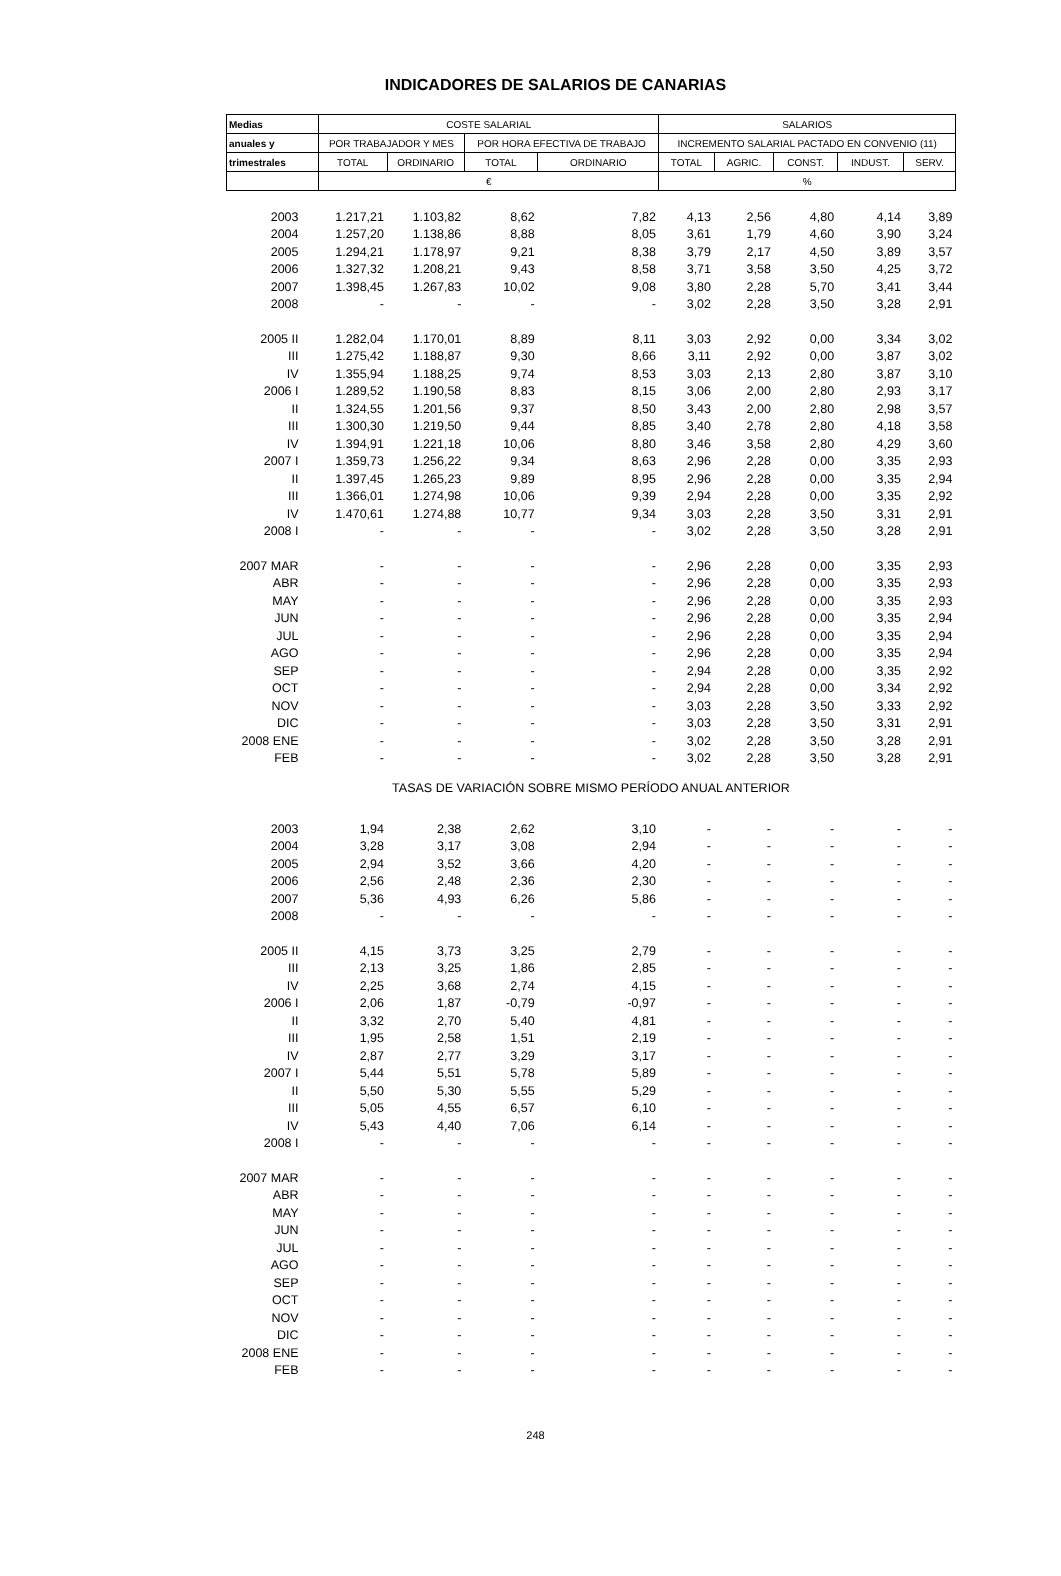INDICADORES DE SALARIOS DE CANARIAS
| Medias | COSTE SALARIAL | | | | SALARIOS | | | | |
| --- | --- | --- | --- | --- | --- | --- | --- | --- | --- |
| anuales y | POR TRABAJADOR Y MES | | POR HORA EFECTIVA DE TRABAJO | | INCREMENTO SALARIAL PACTADO EN CONVENIO (11) | | | | |
| trimestrales | TOTAL | ORDINARIO | TOTAL | ORDINARIO | TOTAL | AGRIC. | CONST. | INDUST. | SERV. |
| | € | | | | % | | | | |
| 2003 | 1.217,21 | 1.103,82 | 8,62 | 7,82 | 4,13 | 2,56 | 4,80 | 4,14 | 3,89 |
| 2004 | 1.257,20 | 1.138,86 | 8,88 | 8,05 | 3,61 | 1,79 | 4,60 | 3,90 | 3,24 |
| 2005 | 1.294,21 | 1.178,97 | 9,21 | 8,38 | 3,79 | 2,17 | 4,50 | 3,89 | 3,57 |
| 2006 | 1.327,32 | 1.208,21 | 9,43 | 8,58 | 3,71 | 3,58 | 3,50 | 4,25 | 3,72 |
| 2007 | 1.398,45 | 1.267,83 | 10,02 | 9,08 | 3,80 | 2,28 | 5,70 | 3,41 | 3,44 |
| 2008 | - | - | - | - | 3,02 | 2,28 | 3,50 | 3,28 | 2,91 |
| 2005 II | 1.282,04 | 1.170,01 | 8,89 | 8,11 | 3,03 | 2,92 | 0,00 | 3,34 | 3,02 |
| III | 1.275,42 | 1.188,87 | 9,30 | 8,66 | 3,11 | 2,92 | 0,00 | 3,87 | 3,02 |
| IV | 1.355,94 | 1.188,25 | 9,74 | 8,53 | 3,03 | 2,13 | 2,80 | 3,87 | 3,10 |
| 2006 I | 1.289,52 | 1.190,58 | 8,83 | 8,15 | 3,06 | 2,00 | 2,80 | 2,93 | 3,17 |
| II | 1.324,55 | 1.201,56 | 9,37 | 8,50 | 3,43 | 2,00 | 2,80 | 2,98 | 3,57 |
| III | 1.300,30 | 1.219,50 | 9,44 | 8,85 | 3,40 | 2,78 | 2,80 | 4,18 | 3,58 |
| IV | 1.394,91 | 1.221,18 | 10,06 | 8,80 | 3,46 | 3,58 | 2,80 | 4,29 | 3,60 |
| 2007 I | 1.359,73 | 1.256,22 | 9,34 | 8,63 | 2,96 | 2,28 | 0,00 | 3,35 | 2,93 |
| II | 1.397,45 | 1.265,23 | 9,89 | 8,95 | 2,96 | 2,28 | 0,00 | 3,35 | 2,94 |
| III | 1.366,01 | 1.274,98 | 10,06 | 9,39 | 2,94 | 2,28 | 0,00 | 3,35 | 2,92 |
| IV | 1.470,61 | 1.274,88 | 10,77 | 9,34 | 3,03 | 2,28 | 3,50 | 3,31 | 2,91 |
| 2008 I | - | - | - | - | 3,02 | 2,28 | 3,50 | 3,28 | 2,91 |
| 2007 MAR | - | - | - | - | 2,96 | 2,28 | 0,00 | 3,35 | 2,93 |
| ABR | - | - | - | - | 2,96 | 2,28 | 0,00 | 3,35 | 2,93 |
| MAY | - | - | - | - | 2,96 | 2,28 | 0,00 | 3,35 | 2,93 |
| JUN | - | - | - | - | 2,96 | 2,28 | 0,00 | 3,35 | 2,94 |
| JUL | - | - | - | - | 2,96 | 2,28 | 0,00 | 3,35 | 2,94 |
| AGO | - | - | - | - | 2,96 | 2,28 | 0,00 | 3,35 | 2,94 |
| SEP | - | - | - | - | 2,94 | 2,28 | 0,00 | 3,35 | 2,92 |
| OCT | - | - | - | - | 2,94 | 2,28 | 0,00 | 3,34 | 2,92 |
| NOV | - | - | - | - | 3,03 | 2,28 | 3,50 | 3,33 | 2,92 |
| DIC | - | - | - | - | 3,03 | 2,28 | 3,50 | 3,31 | 2,91 |
| 2008 ENE | - | - | - | - | 3,02 | 2,28 | 3,50 | 3,28 | 2,91 |
| FEB | - | - | - | - | 3,02 | 2,28 | 3,50 | 3,28 | 2,91 |
| TASAS DE VARIACIÓN SOBRE MISMO PERÍODO ANUAL ANTERIOR | | | | | | | | | |
| 2003 | 1,94 | 2,38 | 2,62 | 3,10 | - | - | - | - | - |
| 2004 | 3,28 | 3,17 | 3,08 | 2,94 | - | - | - | - | - |
| 2005 | 2,94 | 3,52 | 3,66 | 4,20 | - | - | - | - | - |
| 2006 | 2,56 | 2,48 | 2,36 | 2,30 | - | - | - | - | - |
| 2007 | 5,36 | 4,93 | 6,26 | 5,86 | - | - | - | - | - |
| 2008 | - | - | - | - | - | - | - | - | - |
| 2005 II | 4,15 | 3,73 | 3,25 | 2,79 | - | - | - | - | - |
| III | 2,13 | 3,25 | 1,86 | 2,85 | - | - | - | - | - |
| IV | 2,25 | 3,68 | 2,74 | 4,15 | - | - | - | - | - |
| 2006 I | 2,06 | 1,87 | -0,79 | -0,97 | - | - | - | - | - |
| II | 3,32 | 2,70 | 5,40 | 4,81 | - | - | - | - | - |
| III | 1,95 | 2,58 | 1,51 | 2,19 | - | - | - | - | - |
| IV | 2,87 | 2,77 | 3,29 | 3,17 | - | - | - | - | - |
| 2007 I | 5,44 | 5,51 | 5,78 | 5,89 | - | - | - | - | - |
| II | 5,50 | 5,30 | 5,55 | 5,29 | - | - | - | - | - |
| III | 5,05 | 4,55 | 6,57 | 6,10 | - | - | - | - | - |
| IV | 5,43 | 4,40 | 7,06 | 6,14 | - | - | - | - | - |
| 2008 I | - | - | - | - | - | - | - | - | - |
| 2007 MAR | - | - | - | - | - | - | - | - | - |
| ABR | - | - | - | - | - | - | - | - | - |
| MAY | - | - | - | - | - | - | - | - | - |
| JUN | - | - | - | - | - | - | - | - | - |
| JUL | - | - | - | - | - | - | - | - | - |
| AGO | - | - | - | - | - | - | - | - | - |
| SEP | - | - | - | - | - | - | - | - | - |
| OCT | - | - | - | - | - | - | - | - | - |
| NOV | - | - | - | - | - | - | - | - | - |
| DIC | - | - | - | - | - | - | - | - | - |
| 2008 ENE | - | - | - | - | - | - | - | - | - |
| FEB | - | - | - | - | - | - | - | - | - |
248